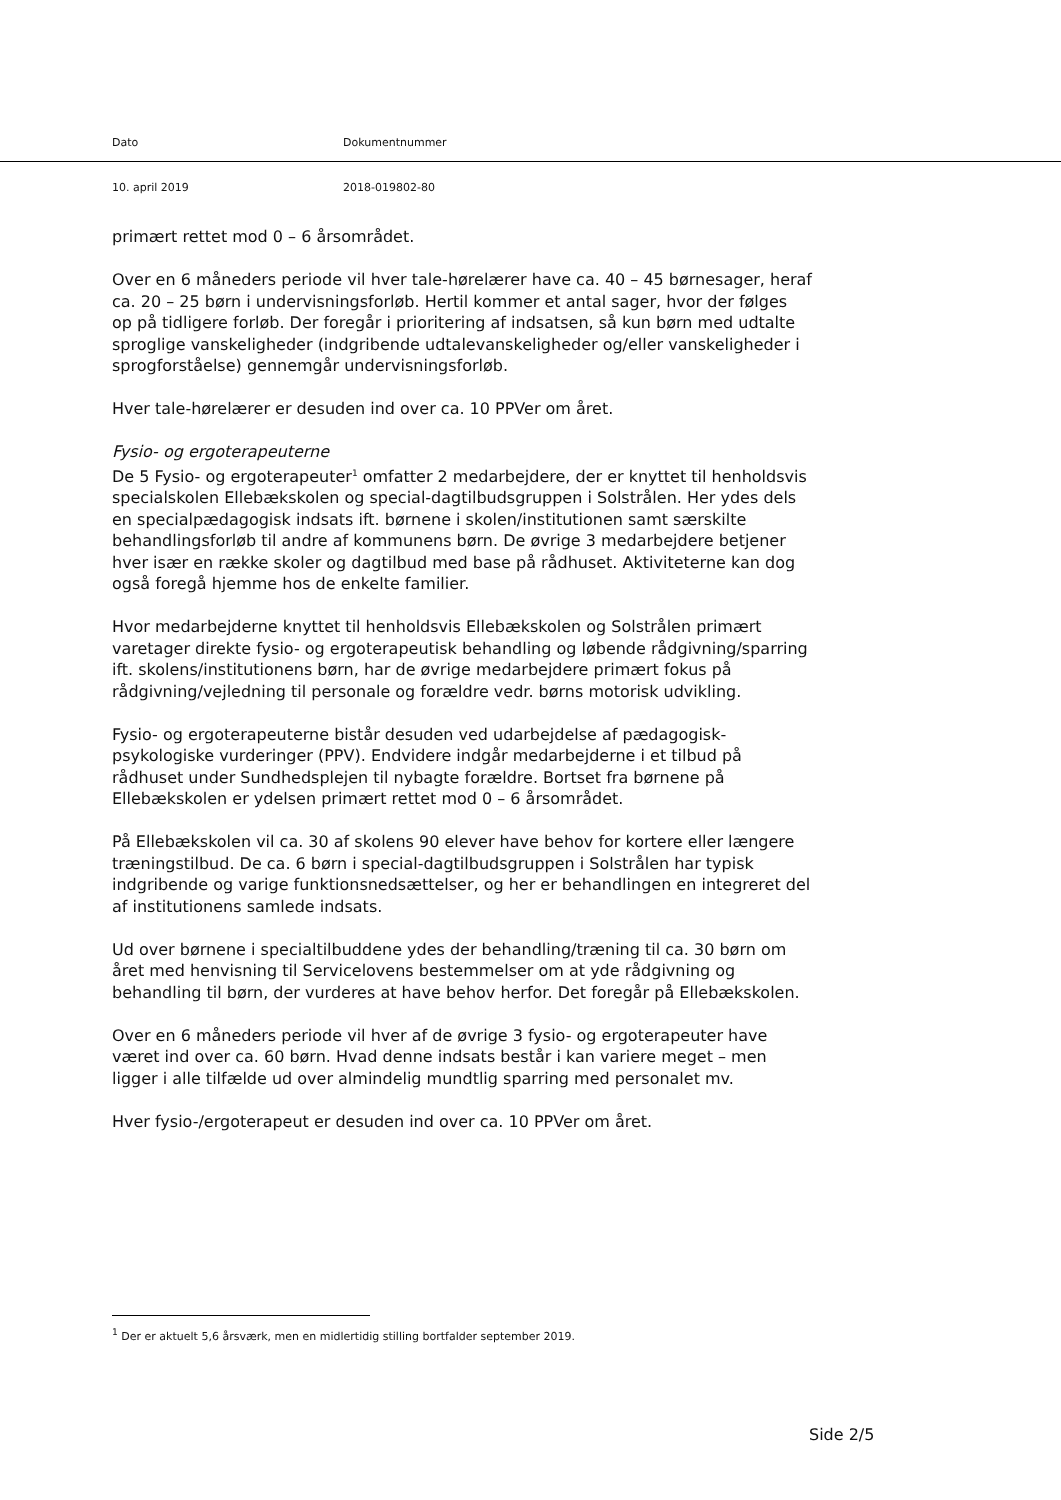Dato Dokumentnummer
10. april 2019 2018-019802-80
primært rettet mod 0 – 6 årsområdet.
Over en 6 måneders periode vil hver tale-hørelærer have ca. 40 – 45 børnesager, heraf ca. 20 – 25 børn i undervisningsforløb. Hertil kommer et antal sager, hvor der følges op på tidligere forløb. Der foregår i prioritering af indsatsen, så kun børn med udtalte sproglige vanskeligheder (indgribende udtalevanskeligheder og/eller vanskeligheder i sprogforståelse) gennemgår undervisningsforløb.
Hver tale-hørelærer er desuden ind over ca. 10 PPVer om året.
Fysio- og ergoterapeuterne
De 5 Fysio- og ergoterapeuter<sup>1</sup> omfatter 2 medarbejdere, der er knyttet til henholdsvis specialskolen Ellebækskolen og special-dagtilbudsgruppen i Solstrålen. Her ydes dels en specialpædagogisk indsats ift. børnene i skolen/institutionen samt særskilte behandlingsforløb til andre af kommunens børn. De øvrige 3 medarbejdere betjener hver især en række skoler og dagtilbud med base på rådhuset. Aktiviteterne kan dog også foregå hjemme hos de enkelte familier.
Hvor medarbejderne knyttet til henholdsvis Ellebækskolen og Solstrålen primært varetager direkte fysio- og ergoterapeutisk behandling og løbende rådgivning/sparring ift. skolens/institutionens børn, har de øvrige medarbejdere primært fokus på rådgivning/vejledning til personale og forældre vedr. børns motorisk udvikling.
Fysio- og ergoterapeuterne bistår desuden ved udarbejdelse af pædagogisk-psykologiske vurderinger (PPV). Endvidere indgår medarbejderne i et tilbud på rådhuset under Sundhedsplejen til nybagte forældre. Bortset fra børnene på Ellebækskolen er ydelsen primært rettet mod 0 – 6 årsområdet.
På Ellebækskolen vil ca. 30 af skolens 90 elever have behov for kortere eller længere træningstilbud. De ca. 6 børn i special-dagtilbudsgruppen i Solstrålen har typisk indgribende og varige funktionsnedsættelser, og her er behandlingen en integreret del af institutionens samlede indsats.
Ud over børnene i specialtilbuddene ydes der behandling/træning til ca. 30 børn om året med henvisning til Servicelovens bestemmelser om at yde rådgivning og behandling til børn, der vurderes at have behov herfor. Det foregår på Ellebækskolen.
Over en 6 måneders periode vil hver af de øvrige 3 fysio- og ergoterapeuter have været ind over ca. 60 børn. Hvad denne indsats består i kan variere meget – men ligger i alle tilfælde ud over almindelig mundtlig sparring med personalet mv.
Hver fysio-/ergoterapeut er desuden ind over ca. 10 PPVer om året.
<sup>1</sup> Der er aktuelt 5,6 årsværk, men en midlertidig stilling bortfalder september 2019.
Side 2/5